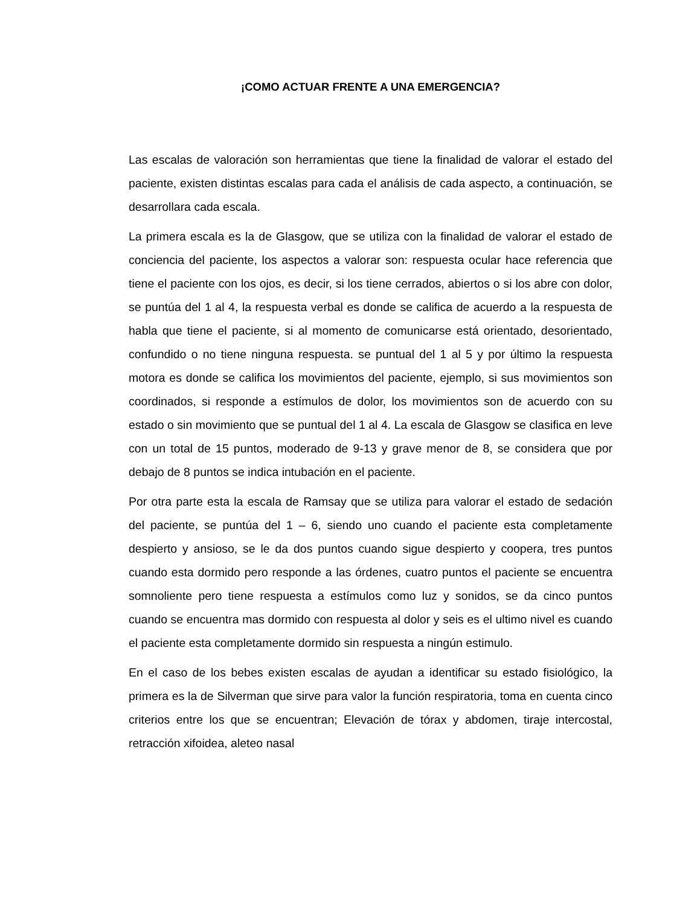¡COMO ACTUAR FRENTE A UNA EMERGENCIA?
Las escalas de valoración son herramientas que tiene la finalidad de valorar el estado del paciente, existen distintas escalas para cada el análisis de cada aspecto, a continuación, se desarrollara cada escala.
La primera escala es la de Glasgow, que se utiliza con la finalidad de valorar el estado de conciencia del paciente, los aspectos a valorar son: respuesta ocular hace referencia que tiene el paciente con los ojos, es decir, si los tiene cerrados, abiertos o si los abre con dolor, se puntúa del 1 al 4, la respuesta verbal es donde se califica de acuerdo a la respuesta de habla que tiene el paciente, si al momento de comunicarse está orientado, desorientado, confundido o no tiene ninguna respuesta. se puntual del 1 al 5 y por último la respuesta motora es donde se califica los movimientos del paciente, ejemplo, si sus movimientos son coordinados, si responde a estímulos de dolor, los movimientos son de acuerdo con su estado o sin movimiento que se puntual del 1 al 4. La escala de Glasgow se clasifica en leve con un total de 15 puntos, moderado de 9-13 y grave menor de 8, se considera que por debajo de 8 puntos se indica intubación en el paciente.
Por otra parte esta la escala de Ramsay que se utiliza para valorar el estado de sedación del paciente, se puntúa del 1 – 6, siendo uno cuando el paciente esta completamente despierto y ansioso, se le da dos puntos cuando sigue despierto y coopera, tres puntos cuando esta dormido pero responde a las órdenes, cuatro puntos el paciente se encuentra somnoliente pero tiene respuesta a estímulos como luz y sonidos, se da cinco puntos cuando se encuentra mas dormido con respuesta al dolor y seis es el ultimo nivel es cuando el paciente esta completamente dormido sin respuesta a ningún estimulo.
En el caso de los bebes existen escalas de ayudan a identificar su estado fisiológico, la primera es la de Silverman que sirve para valor la función respiratoria, toma en cuenta cinco criterios entre los que se encuentran; Elevación de tórax y abdomen, tiraje intercostal, retracción xifoidea, aleteo nasal